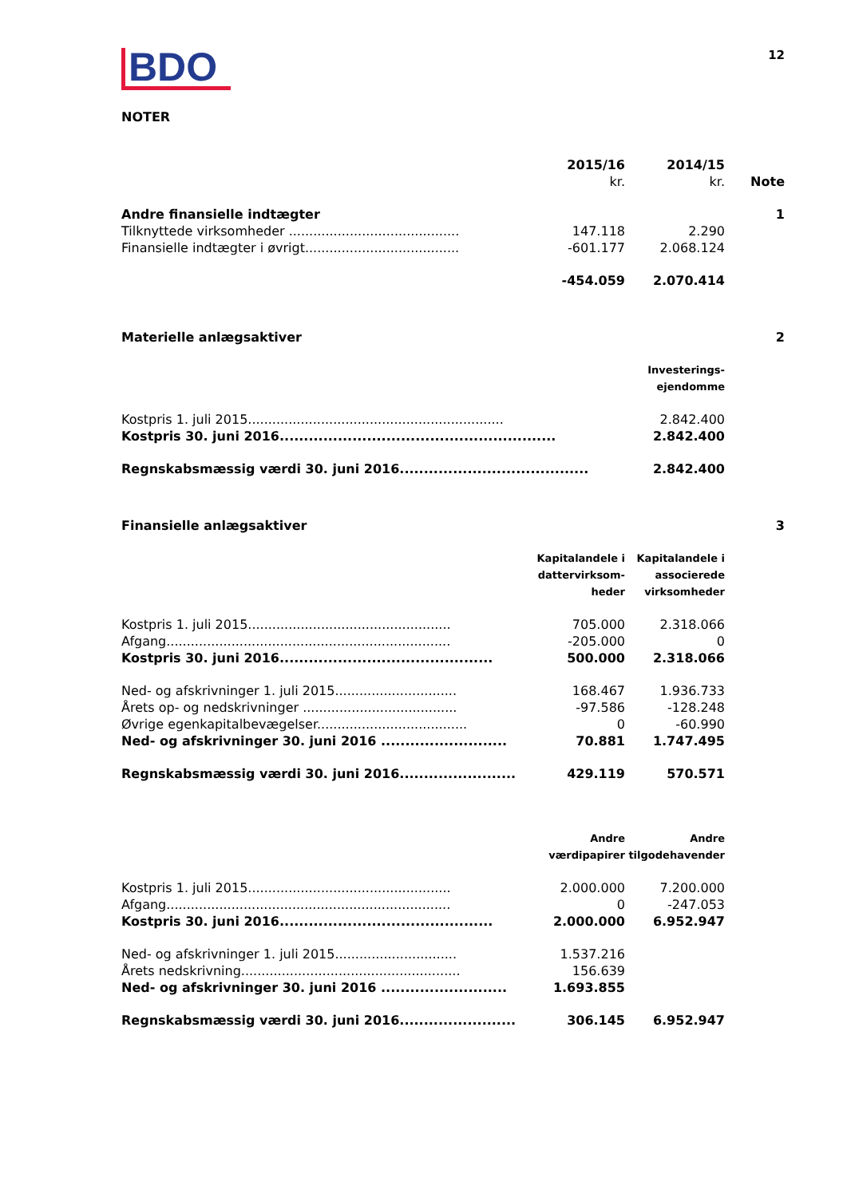BDO
12
NOTER
| | 2015/16 kr. | 2014/15 kr. | Note |
| Andre finansielle indtægter | | | 1 |
| Tilknyttede virksomheder .......................................... | 147.118 | 2.290 | |
| Finansielle indtægter i øvrigt...................................... | -601.177 | 2.068.124 | |
| | -454.059 | 2.070.414 | |
| Materielle anlægsaktiver | | | 2 |
| | | Investerings- ejendomme | |
| Kostpris 1. juli 2015............................................................... | | 2.842.400 | |
| Kostpris 30. juni 2016......................................................... | | 2.842.400 | |
| Regnskabsmæssig værdi 30. juni 2016....................................... | | 2.842.400 | |
| Finansielle anlægsaktiver | | | 3 |
| | Kapitalandele i dattervirksom- heder | Kapitalandele i associerede virksomheder | |
| Kostpris 1. juli 2015.................................................. | 705.000 | 2.318.066 | |
| Afgang...................................................................... | -205.000 | 0 | |
| Kostpris 30. juni 2016............................................ | 500.000 | 2.318.066 | |
| Ned- og afskrivninger 1. juli 2015.............................. | 168.467 | 1.936.733 | |
| Årets op- og nedskrivninger ...................................... | -97.586 | -128.248 | |
| Øvrige egenkapitalbevægelser..................................... | 0 | -60.990 | |
| Ned- og afskrivninger 30. juni 2016 .......................... | 70.881 | 1.747.495 | |
| Regnskabsmæssig værdi 30. juni 2016........................ | 429.119 | 570.571 | |
| | Andre værdipapirer | Andre tilgodehavender | |
| Kostpris 1. juli 2015.................................................. | 2.000.000 | 7.200.000 | |
| Afgang...................................................................... | 0 | -247.053 | |
| Kostpris 30. juni 2016............................................ | 2.000.000 | 6.952.947 | |
| Ned- og afskrivninger 1. juli 2015.............................. | 1.537.216 | | |
| Årets nedskrivning...................................................... | 156.639 | | |
| Ned- og afskrivninger 30. juni 2016 .......................... | 1.693.855 | | |
| Regnskabsmæssig værdi 30. juni 2016........................ | 306.145 | 6.952.947 | |